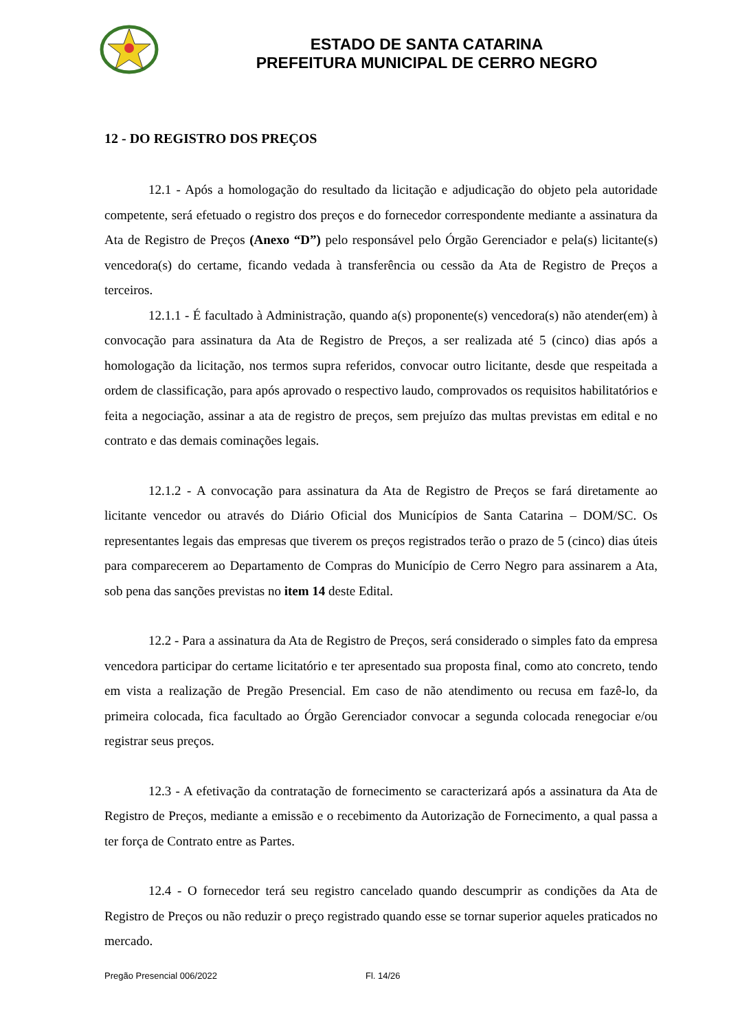ESTADO DE SANTA CATARINA
PREFEITURA MUNICIPAL DE CERRO NEGRO
12 - DO REGISTRO DOS PREÇOS
12.1 - Após a homologação do resultado da licitação e adjudicação do objeto pela autoridade competente, será efetuado o registro dos preços e do fornecedor correspondente mediante a assinatura da Ata de Registro de Preços (Anexo “D”) pelo responsável pelo Órgão Gerenciador e pela(s) licitante(s) vencedora(s) do certame, ficando vedada à transferência ou cessão da Ata de Registro de Preços a terceiros.
12.1.1 - É facultado à Administração, quando a(s) proponente(s) vencedora(s) não atender(em) à convocação para assinatura da Ata de Registro de Preços, a ser realizada até 5 (cinco) dias após a homologação da licitação, nos termos supra referidos, convocar outro licitante, desde que respeitada a ordem de classificação, para após aprovado o respectivo laudo, comprovados os requisitos habilitatórios e feita a negociação, assinar a ata de registro de preços, sem prejuízo das multas previstas em edital e no contrato e das demais cominações legais.
12.1.2 - A convocação para assinatura da Ata de Registro de Preços se fará diretamente ao licitante vencedor ou através do Diário Oficial dos Municípios de Santa Catarina – DOM/SC. Os representantes legais das empresas que tiverem os preços registrados terão o prazo de 5 (cinco) dias úteis para comparecerem ao Departamento de Compras do Município de Cerro Negro para assinarem a Ata, sob pena das sanções previstas no item 14 deste Edital.
12.2 - Para a assinatura da Ata de Registro de Preços, será considerado o simples fato da empresa vencedora participar do certame licitatório e ter apresentado sua proposta final, como ato concreto, tendo em vista a realização de Pregão Presencial. Em caso de não atendimento ou recusa em fazê-lo, da primeira colocada, fica facultado ao Órgão Gerenciador convocar a segunda colocada renegociar e/ou registrar seus preços.
12.3 - A efetivação da contratação de fornecimento se caracterizará após a assinatura da Ata de Registro de Preços, mediante a emissão e o recebimento da Autorização de Fornecimento, a qual passa a ter força de Contrato entre as Partes.
12.4 - O fornecedor terá seu registro cancelado quando descumprir as condições da Ata de Registro de Preços ou não reduzir o preço registrado quando esse se tornar superior aqueles praticados no mercado.
Pregão Presencial 006/2022 Fl. 14/26